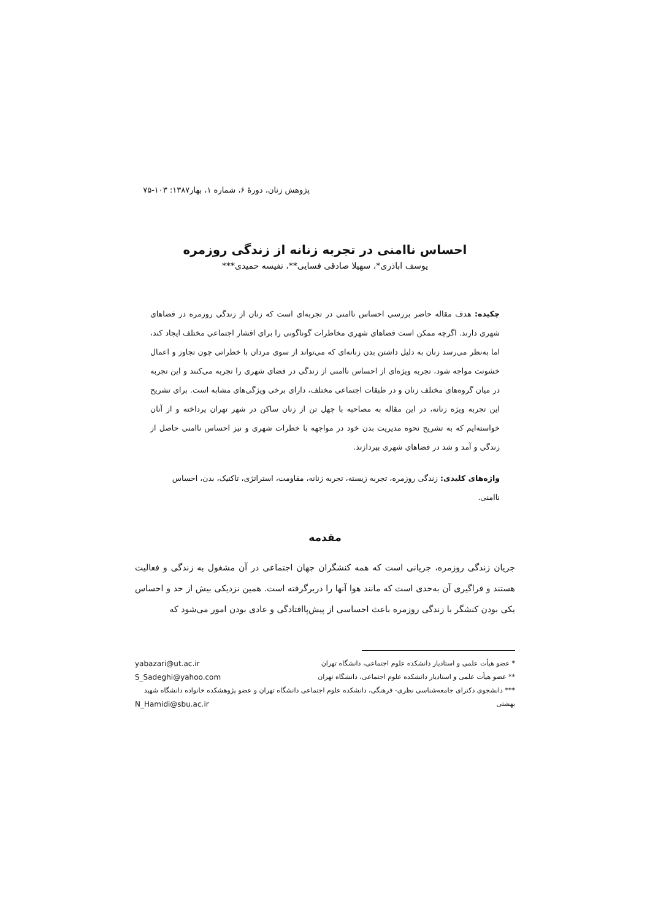پژوهش زنان، دورهٔ ۶، شماره ۱، بهار۱۳۸۷: ۱۰۳-۷۵
احساس ناامنی در تجربه زنانه از زندگی روزمره
یوسف اباذری*، سهیلا صادقی فسایی**، نفیسه حمیدی***
چکیده: هدف مقاله حاضر بررسی احساس ناامنی در تجربه‌ای است که زنان از زندگی روزمره در فضاهای شهری دارند. اگرچه ممکن است فضاهای شهری مخاطرات گوناگونی را برای اقشار اجتماعی مختلف ایجاد کند، اما به‌نظر می‌رسد زنان به دلیل داشتن بدن زنانه‌ای که می‌تواند از سوی مردان با خطراتی چون تجاوز و اعمال خشونت مواجه شود، تجربه ویژه‌ای از احساس ناامنی از زندگی در فضای شهری را تجربه می‌کنند و این تجربه در میان گروه‌های مختلف زنان و در طبقات اجتماعی مختلف، دارای برخی ویژگی‌های مشابه است. برای تشریح این تجربه ویژه زنانه، در این مقاله به مصاحبه با چهل تن از زنان ساکن در شهر تهران پرداخته و از آنان خواسته‌ایم که به تشریح نحوه مدیریت بدن خود در مواجهه با خطرات شهری و نیز احساس ناامنی حاصل از زندگی و آمد و شد در فضاهای شهری بپردازند.
واژه‌های کلیدی: زندگی روزمره، تجربه زیسته، تجربه زنانه، مقاومت، استراتژی، تاکتیک، بدن، احساس ناامنی.
مقدمه
جریان زندگی روزمره، جریانی است که همه کنشگران جهان اجتماعی در آن مشغول به زندگی و فعالیت هستند و فراگیری آن به‌حدی است که مانند هوا آنها را دربرگرفته است. همین نزدیکی بیش از حد و احساس یکی بودن کنشگر با زندگی روزمره باعث احساسی از پیش‌پاافتادگی و عادی بودن امور می‌شود که
* عضو هیأت علمی و استادیار دانشکده علوم اجتماعی، دانشگاه تهران yabazari@ut.ac.ir
** عضو هیأت علمی و استادیار دانشکده علوم اجتماعی، دانشگاه تهران S_Sadeghi@yahoo.com
*** دانشجوی دکترای جامعه‌شناسی نظری- فرهنگی، دانشکده علوم اجتماعی دانشگاه تهران و عضو پژوهشکده خانواده دانشگاه شهید
بهشتی N_Hamidi@sbu.ac.ir